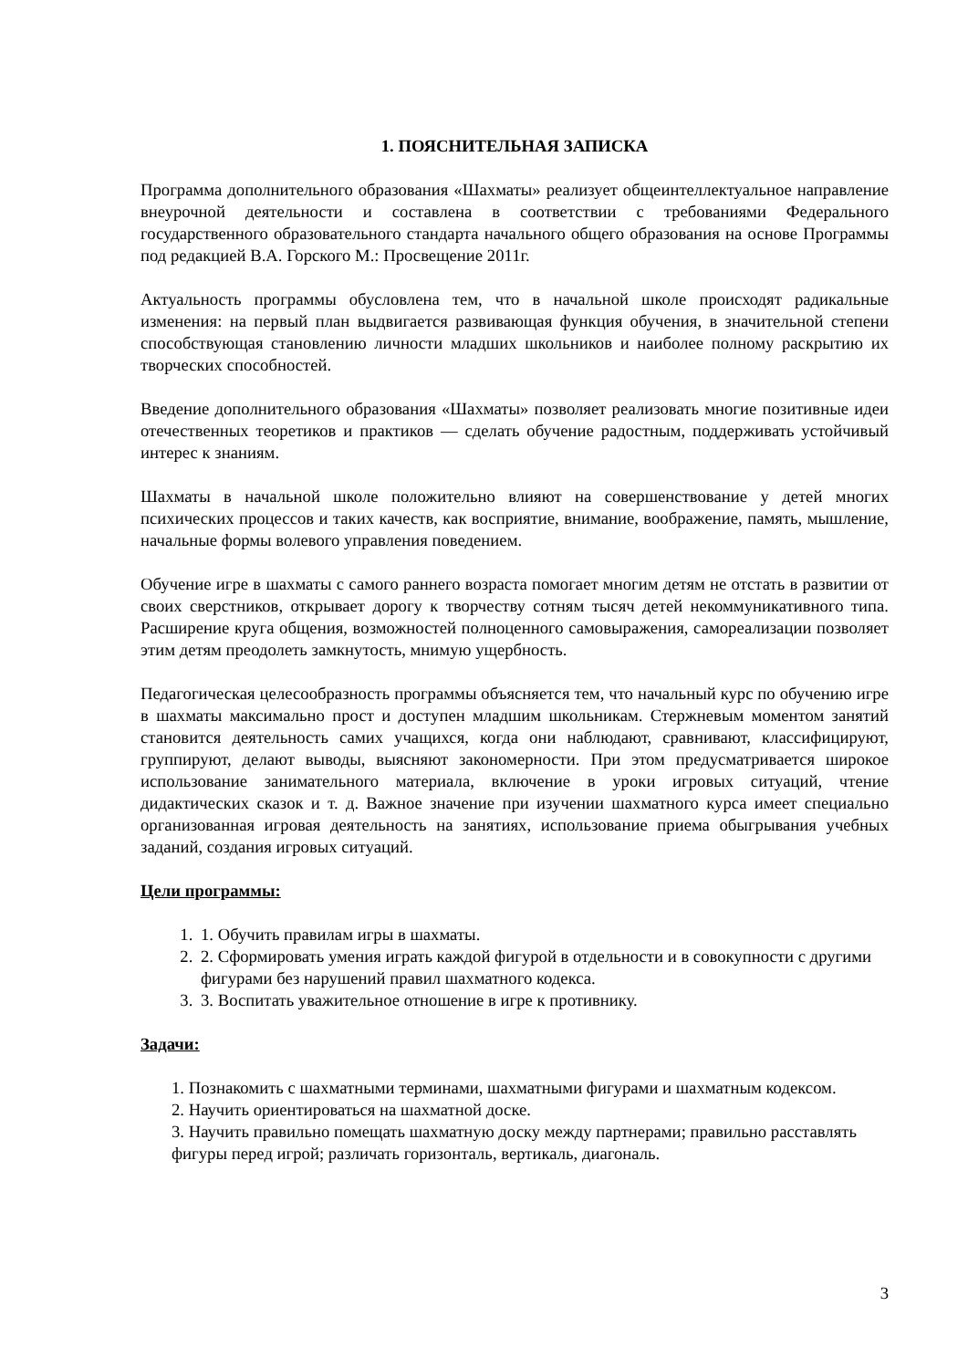1. ПОЯСНИТЕЛЬНАЯ ЗАПИСКА
Программа дополнительного образования «Шахматы» реализует общеинтеллектуальное направление внеурочной деятельности и составлена в соответствии с требованиями Федерального государственного образовательного стандарта начального общего образования на основе Программы под редакцией В.А. Горского М.: Просвещение 2011г.
Актуальность программы обусловлена тем, что в начальной школе происходят радикальные изменения: на первый план выдвигается развивающая функция обучения, в значительной степени способствующая становлению личности младших школьников и наиболее полному раскрытию их творческих способностей.
Введение дополнительного образования «Шахматы» позволяет реализовать многие позитивные идеи отечественных теоретиков и практиков — сделать обучение радостным, поддерживать устойчивый интерес к знаниям.
Шахматы в начальной школе положительно влияют на совершенствование у детей многих психических процессов и таких качеств, как восприятие, внимание, воображение, память, мышление, начальные формы волевого управления поведением.
Обучение игре в шахматы с самого раннего возраста помогает многим детям не отстать в развитии от своих сверстников, открывает дорогу к творчеству сотням тысяч детей некоммуникативного типа. Расширение круга общения, возможностей полноценного самовыражения, самореализации позволяет этим детям преодолеть замкнутость, мнимую ущербность.
Педагогическая целесообразность программы объясняется тем, что начальный курс по обучению игре в шахматы максимально прост и доступен младшим школьникам. Стержневым моментом занятий становится деятельность самих учащихся, когда они наблюдают, сравнивают, классифицируют, группируют, делают выводы, выясняют закономерности. При этом предусматривается широкое использование занимательного материала, включение в уроки игровых ситуаций, чтение дидактических сказок и т. д. Важное значение при изучении шахматного курса имеет специально организованная игровая деятельность на занятиях, использование приема обыгрывания учебных заданий, создания игровых ситуаций.
Цели программы:
1. 1. Обучить правилам игры в шахматы.
2. 2. Сформировать умения играть каждой фигурой в отдельности и в совокупности с другими фигурами без нарушений правил шахматного кодекса.
3. 3. Воспитать уважительное отношение в игре к противнику.
Задачи:
1. Познакомить с шахматными терминами, шахматными фигурами и шахматным кодексом.
2. Научить ориентироваться на шахматной доске.
3. Научить правильно помещать шахматную доску между партнерами; правильно расставлять фигуры перед игрой; различать горизонталь, вертикаль, диагональ.
3